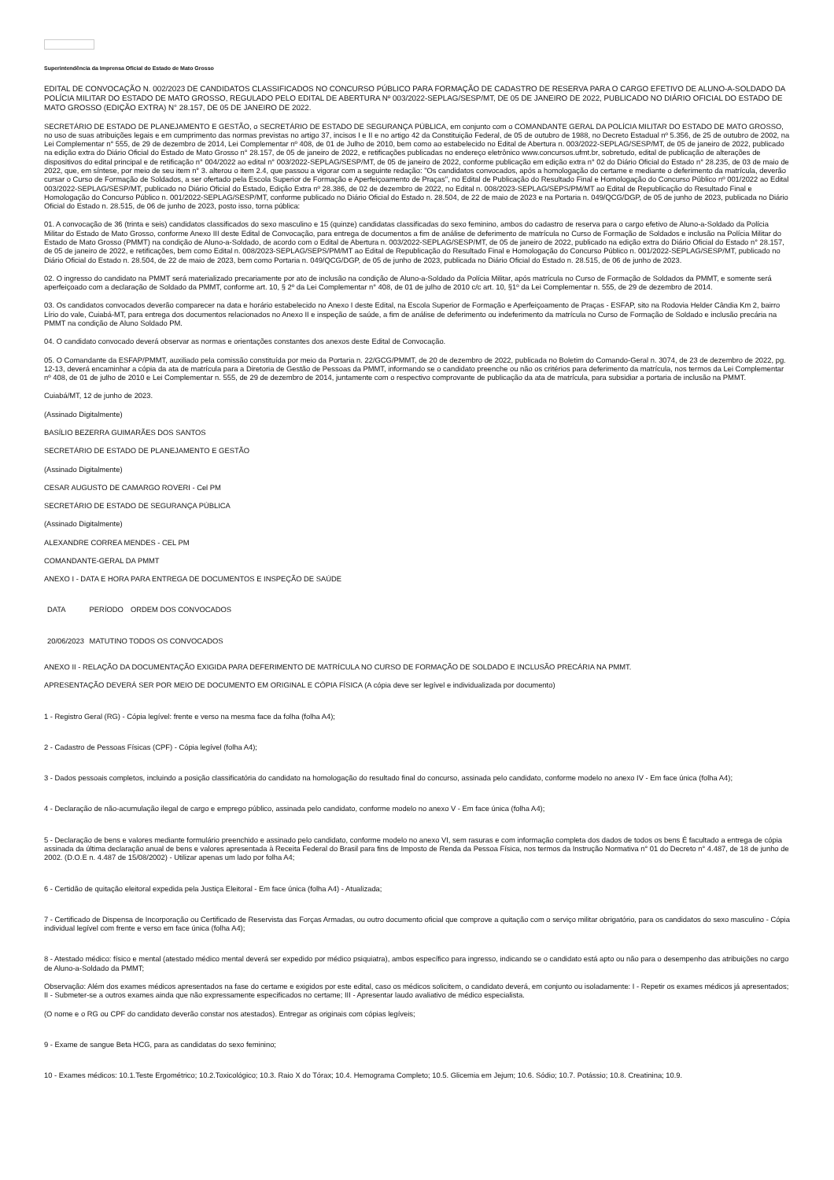Superintendência da Imprensa Oficial do Estado de Mato Grosso
EDITAL DE CONVOCAÇÃO N. 002/2023 DE CANDIDATOS CLASSIFICADOS NO CONCURSO PÚBLICO PARA FORMAÇÃO DE CADASTRO DE RESERVA PARA O CARGO EFETIVO DE ALUNO-A-SOLDADO DA POLÍCIA MILITAR DO ESTADO DE MATO GROSSO, REGULADO PELO EDITAL DE ABERTURA Nº 003/2022-SEPLAG/SESP/MT, DE 05 DE JANEIRO DE 2022, PUBLICADO NO DIÁRIO OFICIAL DO ESTADO DE MATO GROSSO (EDIÇÃO EXTRA) N° 28.157, DE 05 DE JANEIRO DE 2022.
SECRETÁRIO DE ESTADO DE PLANEJAMENTO E GESTÃO, o SECRETÁRIO DE ESTADO DE SEGURANÇA PÚBLICA, em conjunto com o COMANDANTE GERAL DA POLÍCIA MILITAR DO ESTADO DE MATO GROSSO, no uso de suas atribuições legais e em cumprimento das normas previstas no artigo 37, incisos I e II e no artigo 42 da Constituição Federal, de 05 de outubro de 1988, no Decreto Estadual nº 5.356, de 25 de outubro de 2002, na Lei Complementar n° 555, de 29 de dezembro de 2014, Lei Complementar nº 408, de 01 de Julho de 2010, bem como ao estabelecido no Edital de Abertura n. 003/2022-SEPLAG/SESP/MT, de 05 de janeiro de 2022, publicado na edição extra do Diário Oficial do Estado de Mato Grosso n° 28.157, de 05 de janeiro de 2022, e retificações publicadas no endereço eletrônico www.concursos.ufmt.br, sobretudo, edital de publicação de alterações de dispositivos do edital principal e de retificação n° 004/2022 ao edital n° 003/2022-SEPLAG/SESP/MT, de 05 de janeiro de 2022, conforme publicação em edição extra n° 02 do Diário Oficial do Estado n° 28.235, de 03 de maio de 2022, que, em síntese, por meio de seu item n° 3. alterou o item 2.4, que passou a vigorar com a seguinte redação: "Os candidatos convocados, após a homologação do certame e mediante o deferimento da matrícula, deverão cursar o Curso de Formação de Soldados, a ser ofertado pela Escola Superior de Formação e Aperfeiçoamento de Praças", no Edital de Publicação do Resultado Final e Homologação do Concurso Público nº 001/2022 ao Edital 003/2022-SEPLAG/SESP/MT, publicado no Diário Oficial do Estado, Edição Extra nº 28.386, de 02 de dezembro de 2022, no Edital n. 008/2023-SEPLAG/SEPS/PM/MT ao Edital de Republicação do Resultado Final e Homologação do Concurso Público n. 001/2022-SEPLAG/SESP/MT, conforme publicado no Diário Oficial do Estado n. 28.504, de 22 de maio de 2023 e na Portaria n. 049/QCG/DGP, de 05 de junho de 2023, publicada no Diário Oficial do Estado n. 28.515, de 06 de junho de 2023, posto isso, torna pública:
01. A convocação de 36 (trinta e seis) candidatos classificados do sexo masculino e 15 (quinze) candidatas classificadas do sexo feminino, ambos do cadastro de reserva para o cargo efetivo de Aluno-a-Soldado da Polícia Militar do Estado de Mato Grosso, conforme Anexo III deste Edital de Convocação, para entrega de documentos a fim de análise de deferimento de matrícula no Curso de Formação de Soldados e inclusão na Polícia Militar do Estado de Mato Grosso (PMMT) na condição de Aluno-a-Soldado, de acordo com o Edital de Abertura n. 003/2022-SEPLAG/SESP/MT, de 05 de janeiro de 2022, publicado na edição extra do Diário Oficial do Estado n° 28.157, de 05 de janeiro de 2022, e retificações, bem como Edital n. 008/2023-SEPLAG/SEPS/PM/MT ao Edital de Republicação do Resultado Final e Homologação do Concurso Público n. 001/2022-SEPLAG/SESP/MT, publicado no Diário Oficial do Estado n. 28.504, de 22 de maio de 2023, bem como Portaria n. 049/QCG/DGP, de 05 de junho de 2023, publicada no Diário Oficial do Estado n. 28.515, de 06 de junho de 2023.
02. O ingresso do candidato na PMMT será materializado precariamente por ato de inclusão na condição de Aluno-a-Soldado da Polícia Militar, após matrícula no Curso de Formação de Soldados da PMMT, e somente será aperfeiçoado com a declaração de Soldado da PMMT, conforme art. 10, § 2º da Lei Complementar n° 408, de 01 de julho de 2010 c/c art. 10, §1º da Lei Complementar n. 555, de 29 de dezembro de 2014.
03. Os candidatos convocados deverão comparecer na data e horário estabelecido no Anexo I deste Edital, na Escola Superior de Formação e Aperfeiçoamento de Praças - ESFAP, sito na Rodovia Helder Cândia Km 2, bairro Lírio do vale, Cuiabá-MT, para entrega dos documentos relacionados no Anexo II e inspeção de saúde, a fim de análise de deferimento ou indeferimento da matrícula no Curso de Formação de Soldado e inclusão precária na PMMT na condição de Aluno Soldado PM.
04. O candidato convocado deverá observar as normas e orientações constantes dos anexos deste Edital de Convocação.
05. O Comandante da ESFAP/PMMT, auxiliado pela comissão constituída por meio da Portaria n. 22/GCG/PMMT, de 20 de dezembro de 2022, publicada no Boletim do Comando-Geral n. 3074, de 23 de dezembro de 2022, pg. 12-13, deverá encaminhar a cópia da ata de matrícula para a Diretoria de Gestão de Pessoas da PMMT, informando se o candidato preenche ou não os critérios para deferimento da matrícula, nos termos da Lei Complementar nº 408, de 01 de julho de 2010 e Lei Complementar n. 555, de 29 de dezembro de 2014, juntamente com o respectivo comprovante de publicação da ata de matrícula, para subsidiar a portaria de inclusão na PMMT.
Cuiabá/MT, 12 de junho de 2023.
(Assinado Digitalmente)
BASÍLIO BEZERRA GUIMARÃES DOS SANTOS
SECRETÁRIO DE ESTADO DE PLANEJAMENTO E GESTÃO
(Assinado Digitalmente)
CESAR AUGUSTO DE CAMARGO ROVERI - Cel PM
SECRETÁRIO DE ESTADO DE SEGURANÇA PÚBLICA
(Assinado Digitalmente)
ALEXANDRE CORREA MENDES - CEL PM
COMANDANTE-GERAL DA PMMT
ANEXO I - DATA E HORA PARA ENTREGA DE DOCUMENTOS E INSPEÇÃO DE SAÚDE
| DATA | PERÍODO | ORDEM DOS CONVOCADOS |
| --- | --- | --- |
| 20/06/2023 | MATUTINO | TODOS OS CONVOCADOS |
ANEXO II - RELAÇÃO DA DOCUMENTAÇÃO EXIGIDA PARA DEFERIMENTO DE MATRÍCULA NO CURSO DE FORMAÇÃO DE SOLDADO E INCLUSÃO PRECÁRIA NA PMMT.
APRESENTAÇÃO DEVERÁ SER POR MEIO DE DOCUMENTO EM ORIGINAL E CÓPIA FÍSICA (A cópia deve ser legível e individualizada por documento)
1 - Registro Geral (RG) - Cópia legível: frente e verso na mesma face da folha (folha A4);
2 - Cadastro de Pessoas Físicas (CPF) - Cópia legível (folha A4);
3 - Dados pessoais completos, incluindo a posição classificatória do candidato na homologação do resultado final do concurso, assinada pelo candidato, conforme modelo no anexo IV - Em face única (folha A4);
4 - Declaração de não-acumulação ilegal de cargo e emprego público, assinada pelo candidato, conforme modelo no anexo V - Em face única (folha A4);
5 - Declaração de bens e valores mediante formulário preenchido e assinado pelo candidato, conforme modelo no anexo VI, sem rasuras e com informação completa dos dados de todos os bens É facultado a entrega de cópia assinada da última declaração anual de bens e valores apresentada à Receita Federal do Brasil para fins de Imposto de Renda da Pessoa Física, nos termos da Instrução Normativa n° 01 do Decreto n° 4.487, de 18 de junho de 2002. (D.O.E n. 4.487 de 15/08/2002) - Utilizar apenas um lado por folha A4;
6 - Certidão de quitação eleitoral expedida pela Justiça Eleitoral - Em face única (folha A4) - Atualizada;
7 - Certificado de Dispensa de Incorporação ou Certificado de Reservista das Forças Armadas, ou outro documento oficial que comprove a quitação com o serviço militar obrigatório, para os candidatos do sexo masculino - Cópia individual legível com frente e verso em face única (folha A4);
8 - Atestado médico: físico e mental (atestado médico mental deverá ser expedido por médico psiquiatra), ambos específico para ingresso, indicando se o candidato está apto ou não para o desempenho das atribuições no cargo de Aluno-a-Soldado da PMMT;
Observação: Além dos exames médicos apresentados na fase do certame e exigidos por este edital, caso os médicos solicitem, o candidato deverá, em conjunto ou isoladamente: I - Repetir os exames médicos já apresentados; II - Submeter-se a outros exames ainda que não expressamente especificados no certame; III - Apresentar laudo avaliativo de médico especialista.
(O nome e o RG ou CPF do candidato deverão constar nos atestados). Entregar as originais com cópias legíveis;
9 - Exame de sangue Beta HCG, para as candidatas do sexo feminino;
10 - Exames médicos: 10.1.Teste Ergométrico; 10.2.Toxicológico; 10.3. Raio X do Tórax; 10.4. Hemograma Completo; 10.5. Glicemia em Jejum; 10.6. Sódio; 10.7. Potássio; 10.8. Creatinina; 10.9.